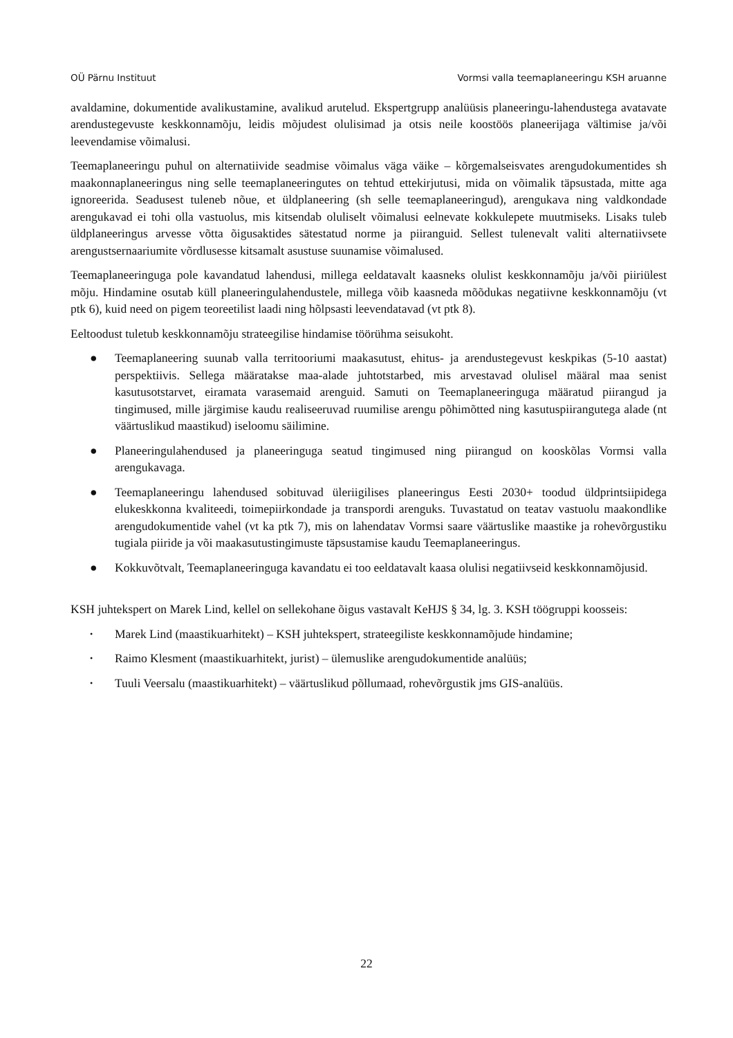OÜ Pärnu Instituut Vormsi valla teemaplaneeringu KSH aruanne
avaldamine, dokumentide avalikustamine, avalikud arutelud. Ekspertgrupp analüüsis planeeringu-lahendustega avatavate arendustegevuste keskkonnamõju, leidis mõjudest olulisimad ja otsis neile koostöös planeerijaga vältimise ja/või leevendamise võimalusi.
Teemaplaneeringu puhul on alternatiivide seadmise võimalus väga väike – kõrgemalseisvates arengudokumentides sh maakonnaplaneeringus ning selle teemaplaneeringutes on tehtud ettekirjutusi, mida on võimalik täpsustada, mitte aga ignoreerida. Seadusest tuleneb nõue, et üldplaneering (sh selle teemaplaneeringud), arengukava ning valdkondade arengukavad ei tohi olla vastuolus, mis kitsendab oluliselt võimalusi eelnevate kokkulepete muutmiseks. Lisaks tuleb üldplaneeringus arvesse võtta õigusaktides sätestatud norme ja piiranguid. Sellest tulenevalt valiti alternatiivsete arengustsernaariumite võrdlusesse kitsamalt asustuse suunamise võimalused.
Teemaplaneeringuga pole kavandatud lahendusi, millega eeldatavalt kaasneks olulist keskkonnamõju ja/või piiriülest mõju. Hindamine osutab küll planeeringulahendustele, millega võib kaasneda mõõdukas negatiivne keskkonnamõju (vt ptk 6), kuid need on pigem teoreetilist laadi ning hõlpsasti leevendatavad (vt ptk 8).
Eeltoodust tuletub keskkonnamõju strateegilise hindamise töörühma seisukoht.
● Teemaplaneering suunab valla territooriumi maakasutust, ehitus- ja arendustegevust keskpikas (5-10 aastat) perspektiivis. Sellega määratakse maa-alade juhtotstarbed, mis arvestavad olulisel määral maa senist kasutusotstarvet, eiramata varasemaid arenguid. Samuti on Teemaplaneeringuga määratud piirangud ja tingimused, mille järgimise kaudu realiseeruvad ruumilise arengu põhimõtted ning kasutuspiirangutega alade (nt väärtuslikud maastikud) iseloomu säilimine.
● Planeeringulahendused ja planeeringuga seatud tingimused ning piirangud on kooskõlas Vormsi valla arengukavaga.
● Teemaplaneeringu lahendused sobituvad üleriigilises planeeringus Eesti 2030+ toodud üldprintsiipidega elukeskkonna kvaliteedi, toimepiirkondade ja transpordi arenguks. Tuvastatud on teatav vastuolu maakondlike arengudokumentide vahel (vt ka ptk 7), mis on lahendatav Vormsi saare väärtuslike maastike ja rohevõrgustiku tugiala piiride ja või maakasutustingimuste täpsustamise kaudu Teemaplaneeringus.
● Kokkuvõtvalt, Teemaplaneeringuga kavandatu ei too eeldatavalt kaasa olulisi negatiivseid keskkonnamõjusid.
KSH juhtekspert on Marek Lind, kellel on sellekohane õigus vastavalt KeHJS § 34, lg. 3. KSH töögruppi koosseis:
• Marek Lind (maastikuarhitekt) – KSH juhtekspert, strateegiliste keskkonnamõjude hindamine;
• Raimo Klesment (maastikuarhitekt, jurist) – ülemuslike arengudokumentide analüüs;
• Tuuli Veersalu (maastikuarhitekt) – väärtuslikud põllumaad, rohevõrgustik jms GIS-analüüs.
22